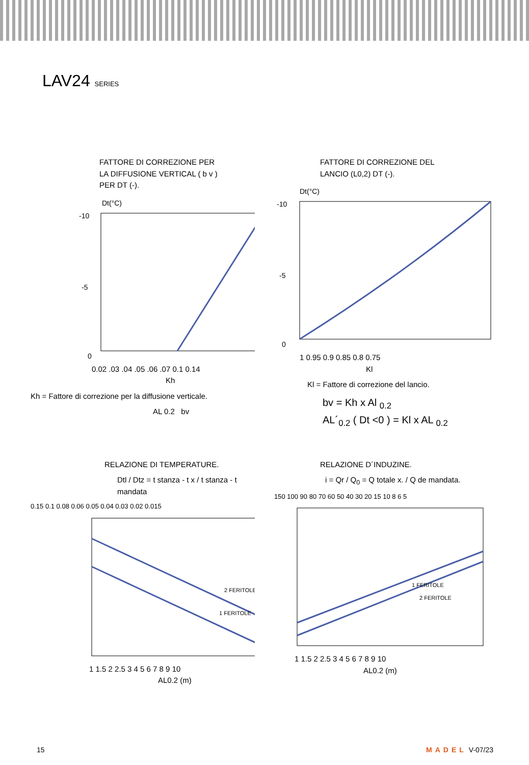LAV24 SERIES
FATTORE DI CORREZIONE PER
LA DIFFUSIONE VERTICAL ( b v )
PER DT (-).
Dt(°C)
-10
-5
0
0.02 .03 .04 .05 .06 .07 0.1 0.14
Kh
Kh = Fattore di correzione per la diffusione verticale.
AL 0.2 bv
FATTORE DI CORREZIONE DEL
LANCIO (L0,2) DT (-).
Dt(°C)
-10
-5
0
1 0.95 0.9 0.85 0.8 0.75
Kl
Kl = Fattore di correzione del lancio.
bv = Kh x Al <sub>0.2</sub>
AL´<sub>0.2</sub> ( Dt <0 ) = Kl x AL <sub>0.2</sub>
RELAZIONE DI TEMPERATURE.
Dtl / Dtz = t stanza - t x / t stanza - t mandata
0.15 0.1 0.08 0.06 0.05 0.04 0.03 0.02 0.015
2 FERITOLE
1 FERITOLE
1 1.5 2 2.5 3 4 5 6 7 8 9 10
AL0.2 (m)
RELAZIONE D´INDUZINE.
i = Qr / Q<sub>0</sub> = Q totale x. / Q de mandata.
150 100 90 80 70 60 50 40 30 20 15 10 8 6 5
1 FERITOLE
2 FERITOLE
1 1.5 2 2.5 3 4 5 6 7 8 9 10
AL0.2 (m)
15 MADEL V-07/23